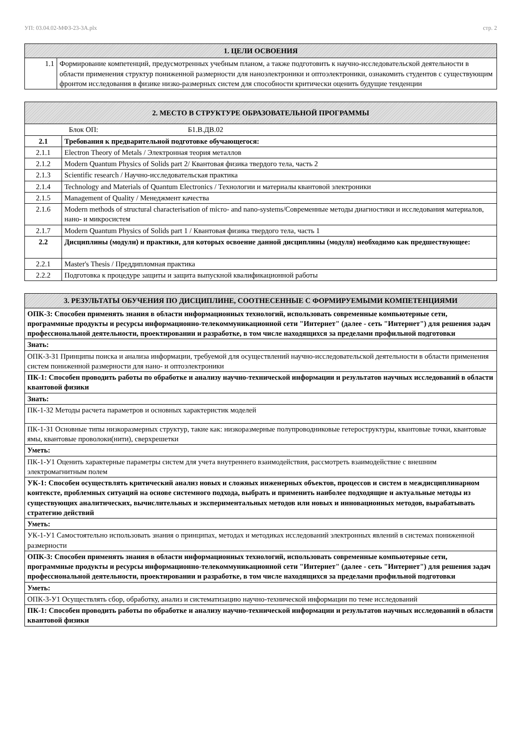УП: 03.04.02-МФЗ-23-3А.plx стр. 2
| 1. ЦЕЛИ ОСВОЕНИЯ | |
| --- | --- |
| 1.1 | Формирование компетенций, предусмотренных учебным планом, а также подготовить к научно-исследовательской деятельности в области применения структур пониженной размерности для наноэлектроники и оптоэлектроники, ознакомить студентов с существующим фронтом исследования в физике низко-размерных систем для способности критически оценить будущие тенденции |
| 2. МЕСТО В СТРУКТУРЕ ОБРАЗОВАТЕЛЬНОЙ ПРОГРАММЫ | |
| --- | --- |
| Блок ОП: Б1.В.ДВ.02 | |
| 2.1 | Требования к предварительной подготовке обучающегося: |
| 2.1.1 | Electron Theory of Metals / Электронная теория металлов |
| 2.1.2 | Modern Quantum Physics of Solids part 2/ Квантовая физика твердого тела, часть 2 |
| 2.1.3 | Scientific research / Научно-исследовательская практика |
| 2.1.4 | Technology and Materials of Quantum Electronics / Технологии и материалы квантовой электроники |
| 2.1.5 | Management of Quality / Менеджмент качества |
| 2.1.6 | Modern methods of structural characterisation of micro- and nano-systems/Современные методы диагностики и исследования материалов, нано- и микросистем |
| 2.1.7 | Modern Quantum Physics of Solids part 1 / Квантовая физика твердого тела, часть 1 |
| 2.2 | Дисциплины (модули) и практики, для которых освоение данной дисциплины (модуля) необходимо как предшествующее: |
| 2.2.1 | Master's Thesis / Преддипломная практика |
| 2.2.2 | Подготовка к процедуре защиты и защита выпускной квалификационной работы |
| 3. РЕЗУЛЬТАТЫ ОБУЧЕНИЯ ПО ДИСЦИПЛИНЕ, СООТНЕСЕННЫЕ С ФОРМИРУЕМЫМИ КОМПЕТЕНЦИЯМИ |
| --- |
| ОПК-3: Способен применять знания в области информационных технологий, использовать современные компьютерные сети, программные продукты и ресурсы информационно-телекоммуникационной сети "Интернет" (далее - сеть "Интернет") для решения задач профессиональной деятельности, проектировании и разработке, в том числе находящихся за пределами профильной подготовки |
| Знать: |
| ОПК-3-З1 Принципы поиска и анализа информации, требуемой для осуществлений научно-исследовательской деятельности в области применения систем пониженной размерности для нано- и оптоэлектроники |
| ПК-1: Способен проводить работы по обработке и анализу научно-технической информации и результатов научных исследований в области квантовой физики |
| Знать: |
| ПК-1-З2 Методы расчета параметров и основных характеристик моделей |
| ПК-1-З1 Основные типы низкоразмерных структур, такие как: низкоразмерные полупроводниковые гетероструктуры, квантовые точки, квантовые ямы, квантовые проволоки(нити), сверхрешетки |
| Уметь: |
| ПК-1-У1 Оценить характерные параметры систем для учета внутреннего взаимодействия, рассмотреть взаимодействие с внешним электромагнитным полем |
| УК-1: Способен осуществлять критический анализ новых и сложных инженерных объектов, процессов и систем в междисциплинарном контексте, проблемных ситуаций на основе системного подхода, выбрать и применить наиболее подходящие и актуальные методы из существующих аналитических, вычислительных и экспериментальных методов или новых и инновационных методов, вырабатывать стратегию действий |
| Уметь: |
| УК-1-У1 Самостоятельно использовать знания о принципах, методах и методиках исследований электронных явлений в системах пониженной размерности |
| ОПК-3: Способен применять знания в области информационных технологий, использовать современные компьютерные сети, программные продукты и ресурсы информационно-телекоммуникационной сети "Интернет" (далее - сеть "Интернет") для решения задач профессиональной деятельности, проектировании и разработке, в том числе находящихся за пределами профильной подготовки |
| Уметь: |
| ОПК-3-У1 Осуществлять сбор, обработку, анализ и систематизацию научно-технической информации по теме исследований |
| ПК-1: Способен проводить работы по обработке и анализу научно-технической информации и результатов научных исследований в области квантовой физики |